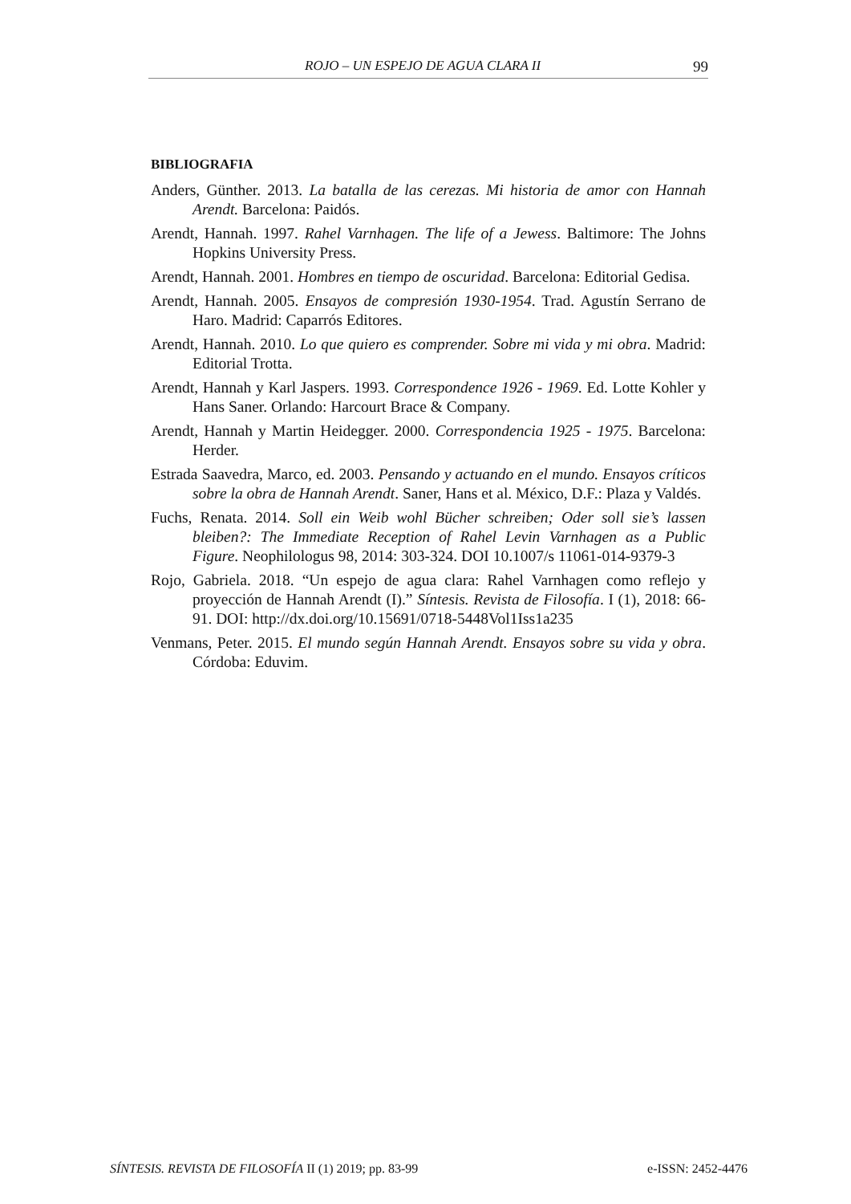ROJO – UN ESPEJO DE AGUA CLARA II 99
BIBLIOGRAFIA
Anders, Günther. 2013. La batalla de las cerezas. Mi historia de amor con Hannah Arendt. Barcelona: Paidós.
Arendt, Hannah. 1997. Rahel Varnhagen. The life of a Jewess. Baltimore: The Johns Hopkins University Press.
Arendt, Hannah. 2001. Hombres en tiempo de oscuridad. Barcelona: Editorial Gedisa.
Arendt, Hannah. 2005. Ensayos de compresión 1930-1954. Trad. Agustín Serrano de Haro. Madrid: Caparrós Editores.
Arendt, Hannah. 2010. Lo que quiero es comprender. Sobre mi vida y mi obra. Madrid: Editorial Trotta.
Arendt, Hannah y Karl Jaspers. 1993. Correspondence 1926 - 1969. Ed. Lotte Kohler y Hans Saner. Orlando: Harcourt Brace & Company.
Arendt, Hannah y Martin Heidegger. 2000. Correspondencia 1925 - 1975. Barcelona: Herder.
Estrada Saavedra, Marco, ed. 2003. Pensando y actuando en el mundo. Ensayos críticos sobre la obra de Hannah Arendt. Saner, Hans et al. México, D.F.: Plaza y Valdés.
Fuchs, Renata. 2014. Soll ein Weib wohl Bücher schreiben; Oder soll sie’s lassen bleiben?: The Immediate Reception of Rahel Levin Varnhagen as a Public Figure. Neophilologus 98, 2014: 303-324. DOI 10.1007/s 11061-014-9379-3
Rojo, Gabriela. 2018. “Un espejo de agua clara: Rahel Varnhagen como reflejo y proyección de Hannah Arendt (I).” Síntesis. Revista de Filosofía. I (1), 2018: 66-91. DOI: http://dx.doi.org/10.15691/0718-5448Vol1Iss1a235
Venmans, Peter. 2015. El mundo según Hannah Arendt. Ensayos sobre su vida y obra. Córdoba: Eduvim.
SÍNTESIS. REVISTA DE FILOSOFÍA II (1) 2019; pp. 83-99 e-ISSN: 2452-4476